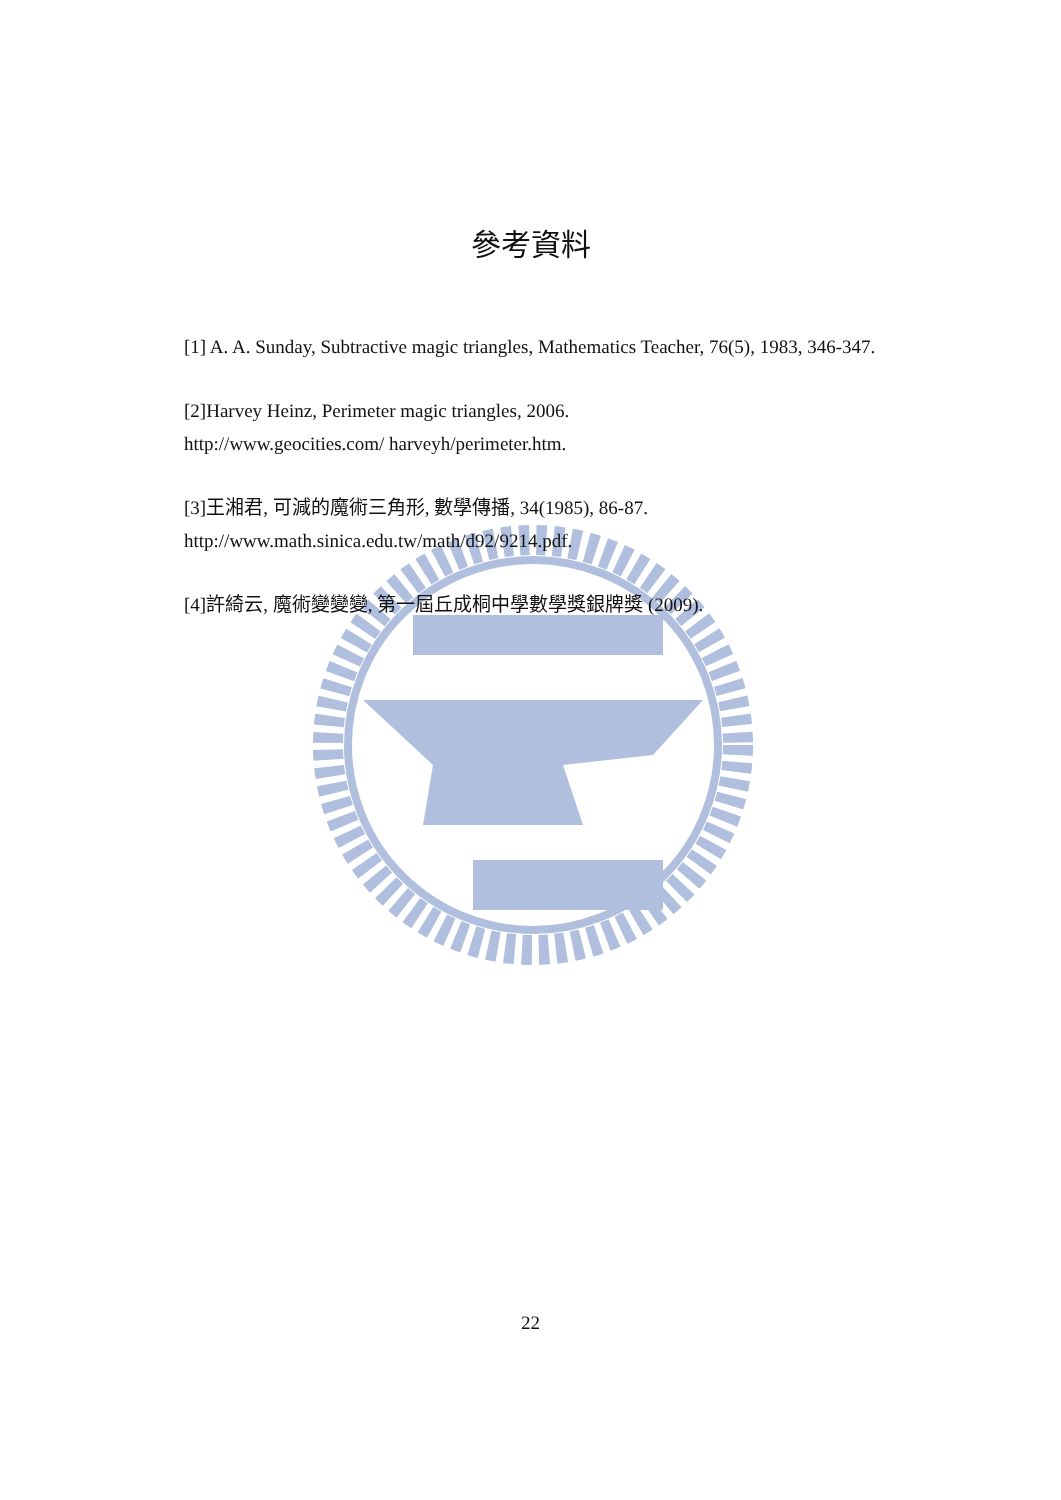參考資料
[1] A. A. Sunday, Subtractive magic triangles, Mathematics Teacher, 76(5), 1983, 346-347.
[2]Harvey Heinz, Perimeter magic triangles, 2006.
http://www.geocities.com/ harveyh/perimeter.htm.
[3]王湘君, 可減的魔術三角形, 數學傳播, 34(1985), 86-87.
http://www.math.sinica.edu.tw/math/d92/9214.pdf.
[4]許綺云, 魔術變變變, 第一屆丘成桐中學數學獎銀牌獎 (2009).
22